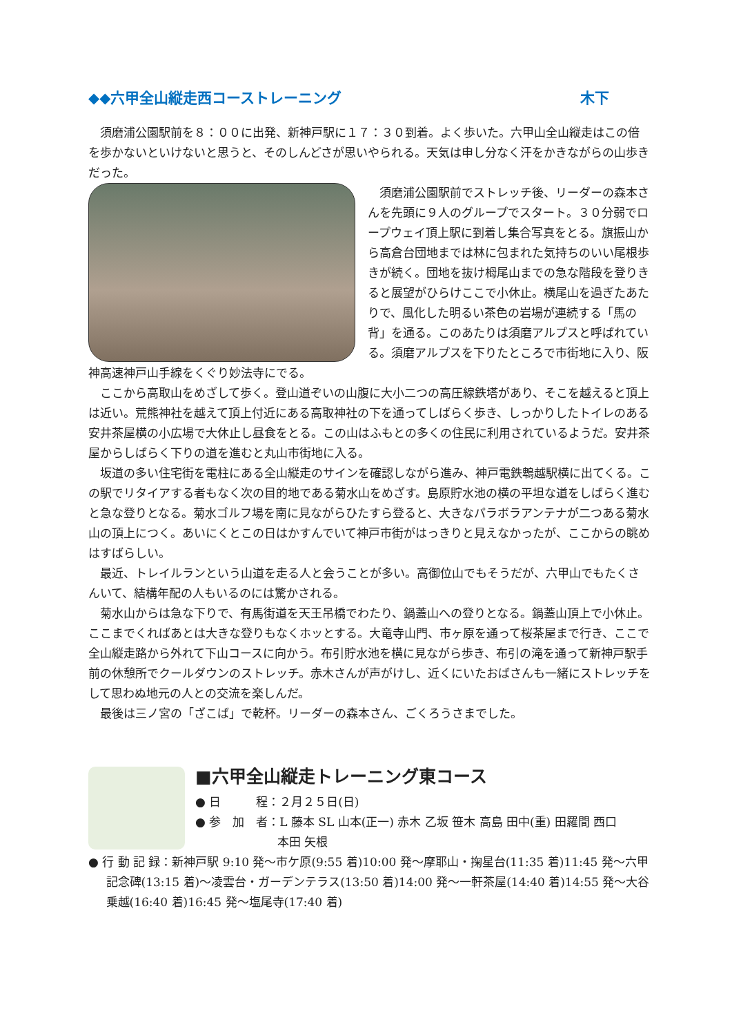◆◆六甲全山縦走西コーストレーニング 木下
須磨浦公園駅前を８：００に出発、新神戸駅に１７：３０到着。よく歩いた。六甲山全山縦走はこの倍を歩かないといけないと思うと、そのしんどさが思いやられる。天気は申し分なく汗をかきながらの山歩きだった。
須磨浦公園駅前でストレッチ後、リーダーの森本さんを先頭に９人のグループでスタート。３０分弱でロープウェイ頂上駅に到着し集合写真をとる。旗振山から高倉台団地までは林に包まれた気持ちのいい尾根歩きが続く。団地を抜け栂尾山までの急な階段を登りきると展望がひらけここで小休止。横尾山を過ぎたあたりで、風化した明るい茶色の岩場が連続する「馬の背」を通る。このあたりは須磨アルプスと呼ばれている。須磨アルプスを下りたところで市街地に入り、阪神高速神戸山手線をくぐり妙法寺にでる。
ここから高取山をめざして歩く。登山道ぞいの山腹に大小二つの高圧線鉄塔があり、そこを越えると頂上は近い。荒熊神社を越えて頂上付近にある高取神社の下を通ってしばらく歩き、しっかりしたトイレのある安井茶屋横の小広場で大休止し昼食をとる。この山はふもとの多くの住民に利用されているようだ。安井茶屋からしばらく下りの道を進むと丸山市街地に入る。
坂道の多い住宅街を電柱にある全山縦走のサインを確認しながら進み、神戸電鉄鵯越駅横に出てくる。この駅でリタイアする者もなく次の目的地である菊水山をめざす。島原貯水池の横の平坦な道をしばらく進むと急な登りとなる。菊水ゴルフ場を南に見ながらひたすら登ると、大きなパラボラアンテナが二つある菊水山の頂上につく。あいにくとこの日はかすんでいて神戸市街がはっきりと見えなかったが、ここからの眺めはすばらしい。
最近、トレイルランという山道を走る人と会うことが多い。高御位山でもそうだが、六甲山でもたくさんいて、結構年配の人もいるのには驚かされる。
菊水山からは急な下りで、有馬街道を天王吊橋でわたり、鍋蓋山への登りとなる。鍋蓋山頂上で小休止。ここまでくればあとは大きな登りもなくホッとする。大竜寺山門、市ヶ原を通って桜茶屋まで行き、ここで全山縦走路から外れて下山コースに向かう。布引貯水池を横に見ながら歩き、布引の滝を通って新神戸駅手前の休憩所でクールダウンのストレッチ。赤木さんが声がけし、近くにいたおばさんも一緒にストレッチをして思わぬ地元の人との交流を楽しんだ。
最後は三ノ宮の「ざこば」で乾杯。リーダーの森本さん、ごくろうさまでした。
■六甲全山縦走トレーニング東コース
● 日　　　程：２月２５日(日)
● 参　加　者：L 藤本 SL 山本(正一) 赤木 乙坂 笹木 高島 田中(重) 田羅間 西口
　　　　　　　本田 矢根
● 行 動 記 録：新神戸駅 9:10 発～市ケ原(9:55 着)10:00 発～摩耶山・掬星台(11:35 着)11:45 発～六甲記念碑(13:15 着)～凌雲台・ガーデンテラス(13:50 着)14:00 発～一軒茶屋(14:40 着)14:55 発～大谷乗越(16:40 着)16:45 発～塩尾寺(17:40 着)